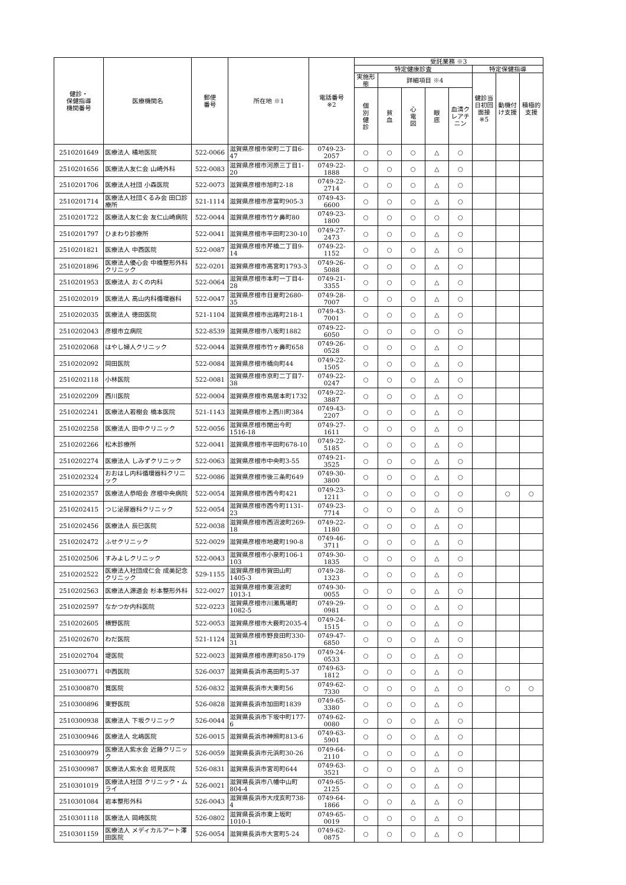| 健診・ 保健指導 機関番号 | 医療機関名 | 郵便 番号 | 所在地 ※1 | 電話番号 ※2 | 受託業務 ※3 | | | | | | | |
| --- | --- | --- | --- | --- | --- | --- | --- | --- | --- | --- | --- | --- |
| | | | | | 特定健康診査 | | | | | 特定保健指導 | | |
| | | | | | 実施形態 | 詳細項目 ※4 | | | | 健診当日初回面接 ※5 | 動機付け支援 | 積極的支援 |
| | | | | | 個 別 健 診 | 貧 血 | 心 電 図 | 眼 底 | 血清クレアチニン | | | |
| 2510201649 | 医療法人 橘地医院 | 522-0066 | 滋賀県彦根市栄町二丁目6-47 | 0749-23-2057 | ○ | ○ | ○ | △ | ○ | | | |
| 2510201656 | 医療法人友仁会 山崎外科 | 522-0083 | 滋賀県彦根市河原三丁目1-20 | 0749-22-1888 | ○ | ○ | ○ | △ | ○ | | | |
| 2510201706 | 医療法人社団 小森医院 | 522-0073 | 滋賀県彦根市旭町2-18 | 0749-22-2714 | ○ | ○ | ○ | △ | ○ | | | |
| 2510201714 | 医療法人社団くるみ会 田口診療所 | 521-1114 | 滋賀県彦根市彦富町905-3 | 0749-43-6600 | ○ | ○ | ○ | △ | ○ | | | |
| 2510201722 | 医療法人友仁会 友仁山崎病院 | 522-0044 | 滋賀県彦根市竹ケ鼻町80 | 0749-23-1800 | ○ | ○ | ○ | ○ | ○ | | | |
| 2510201797 | ひまわり診療所 | 522-0041 | 滋賀県彦根市平田町230-10 | 0749-27-2473 | ○ | ○ | ○ | △ | ○ | | | |
| 2510201821 | 医療法人 中西医院 | 522-0087 | 滋賀県彦根市芹橋二丁目9-14 | 0749-22-1152 | ○ | ○ | ○ | △ | ○ | | | |
| 2510201896 | 医療法人優心会 中橋整形外科クリニック | 522-0201 | 滋賀県彦根市高宮町1793-3 | 0749-26-5088 | ○ | ○ | ○ | △ | ○ | | | |
| 2510201953 | 医療法人 おくの内科 | 522-0064 | 滋賀県彦根市本町一丁目4-28 | 0749-21-3355 | ○ | ○ | ○ | △ | ○ | | | |
| 2510202019 | 医療法人 高山内科循環器科 | 522-0047 | 滋賀県彦根市日夏町2680-35 | 0749-28-7007 | ○ | ○ | ○ | △ | ○ | | | |
| 2510202035 | 医療法人 徳田医院 | 521-1104 | 滋賀県彦根市出路町218-1 | 0749-43-7001 | ○ | ○ | ○ | △ | ○ | | | |
| 2510202043 | 彦根市立病院 | 522-8539 | 滋賀県彦根市八坂町1882 | 0749-22-6050 | ○ | ○ | ○ | ○ | ○ | | | |
| 2510202068 | はやし婦人クリニック | 522-0044 | 滋賀県彦根市竹ヶ鼻町658 | 0749-26-0528 | ○ | ○ | ○ | △ | ○ | | | |
| 2510202092 | 岡田医院 | 522-0084 | 滋賀県彦根市橋向町44 | 0749-22-1505 | ○ | ○ | ○ | △ | ○ | | | |
| 2510202118 | 小林医院 | 522-0081 | 滋賀県彦根市京町二丁目7-38 | 0749-22-0247 | ○ | ○ | ○ | △ | ○ | | | |
| 2510202209 | 西川医院 | 522-0004 | 滋賀県彦根市鳥居本町1732 | 0749-22-3887 | ○ | ○ | ○ | △ | ○ | | | |
| 2510202241 | 医療法人若樹会 橋本医院 | 521-1143 | 滋賀県彦根市上西川町384 | 0749-43-2207 | ○ | ○ | ○ | △ | ○ | | | |
| 2510202258 | 医療法人 田中クリニック | 522-0056 | 滋賀県彦根市開出今町1516-18 | 0749-27-1611 | ○ | ○ | ○ | △ | ○ | | | |
| 2510202266 | 松木診療所 | 522-0041 | 滋賀県彦根市平田町678-10 | 0749-22-5185 | ○ | ○ | ○ | △ | ○ | | | |
| 2510202274 | 医療法人 しみずクリニック | 522-0063 | 滋賀県彦根市中央町3-55 | 0749-21-3525 | ○ | ○ | ○ | △ | ○ | | | |
| 2510202324 | おおはし内科循環器科クリニック | 522-0086 | 滋賀県彦根市後三条町649 | 0749-30-3800 | ○ | ○ | ○ | △ | ○ | | | |
| 2510202357 | 医療法人恭昭会 彦根中央病院 | 522-0054 | 滋賀県彦根市西今町421 | 0749-23-1211 | ○ | ○ | ○ | ○ | ○ | | ○ | ○ |
| 2510202415 | つじ泌尿器科クリニック | 522-0054 | 滋賀県彦根市西今町1131-23 | 0749-23-7714 | ○ | ○ | ○ | △ | ○ | | | |
| 2510202456 | 医療法人 辰巳医院 | 522-0038 | 滋賀県彦根市西沼波町269-18 | 0749-22-1180 | ○ | ○ | ○ | △ | ○ | | | |
| 2510202472 | ふせクリニック | 522-0029 | 滋賀県彦根市地蔵町190-8 | 0749-46-3711 | ○ | ○ | ○ | △ | ○ | | | |
| 2510202506 | すみよしクリニック | 522-0043 | 滋賀県彦根市小泉町106-1 103 | 0749-30-1835 | ○ | ○ | ○ | △ | ○ | | | |
| 2510202522 | 医療法人社団成仁会 成美記念クリニック | 529-1155 | 滋賀県彦根市賀田山町1405-3 | 0749-28-1323 | ○ | ○ | ○ | △ | ○ | | | |
| 2510202563 | 医療法人源道会 杉本整形外科 | 522-0027 | 滋賀県彦根市東沼波町1013-1 | 0749-30-0055 | ○ | ○ | ○ | △ | ○ | | | |
| 2510202597 | なかつか内科医院 | 522-0223 | 滋賀県彦根市川瀬馬場町1082-5 | 0749-29-0981 | ○ | ○ | ○ | △ | ○ | | | |
| 2510202605 | 横野医院 | 522-0053 | 滋賀県彦根市大薮町2035-4 | 0749-24-1515 | ○ | ○ | ○ | △ | ○ | | | |
| 2510202670 | わだ医院 | 521-1124 | 滋賀県彦根市野良田町330-31 | 0749-47-6850 | ○ | ○ | ○ | △ | ○ | | | |
| 2510202704 | 堤医院 | 522-0023 | 滋賀県彦根市原町850-179 | 0749-24-0533 | ○ | ○ | ○ | △ | ○ | | | |
| 2510300771 | 中西医院 | 526-0037 | 滋賀県長浜市高田町5-37 | 0749-63-1812 | ○ | ○ | ○ | △ | ○ | | | |
| 2510300870 | 筧医院 | 526-0832 | 滋賀県長浜市大東町56 | 0749-62-7330 | ○ | ○ | ○ | △ | ○ | | ○ | ○ |
| 2510300896 | 東野医院 | 526-0828 | 滋賀県長浜市加田町1839 | 0749-65-3380 | ○ | ○ | ○ | △ | ○ | | | |
| 2510300938 | 医療法人 下坂クリニック | 526-0044 | 滋賀県長浜市下坂中町177-6 | 0749-62-0080 | ○ | ○ | ○ | △ | ○ | | | |
| 2510300946 | 医療法人 北嶋医院 | 526-0015 | 滋賀県長浜市神照町813-6 | 0749-63-5901 | ○ | ○ | ○ | △ | ○ | | | |
| 2510300979 | 医療法人紫水会 近藤クリニック | 526-0059 | 滋賀県長浜市元浜町30-26 | 0749-64-2110 | ○ | ○ | ○ | △ | ○ | | | |
| 2510300987 | 医療法人紫水会 垣見医院 | 526-0831 | 滋賀県長浜市宮司町644 | 0749-63-3521 | ○ | ○ | ○ | △ | ○ | | | |
| 2510301019 | 医療法人社団 クリニック・ムライ | 526-0021 | 滋賀県長浜市八幡中山町804-4 | 0749-65-2125 | ○ | ○ | ○ | △ | ○ | | | |
| 2510301084 | 岩本整形外科 | 526-0043 | 滋賀県長浜市大戌亥町738-4 | 0749-64-1866 | ○ | ○ | △ | △ | ○ | | | |
| 2510301118 | 医療法人 岡崎医院 | 526-0802 | 滋賀県長浜市東上坂町1010-1 | 0749-65-0019 | ○ | ○ | ○ | △ | ○ | | | |
| 2510301159 | 医療法人 メディカルアート澤田医院 | 526-0054 | 滋賀県長浜市大宮町5-24 | 0749-62-0875 | ○ | ○ | ○ | △ | ○ | | | |